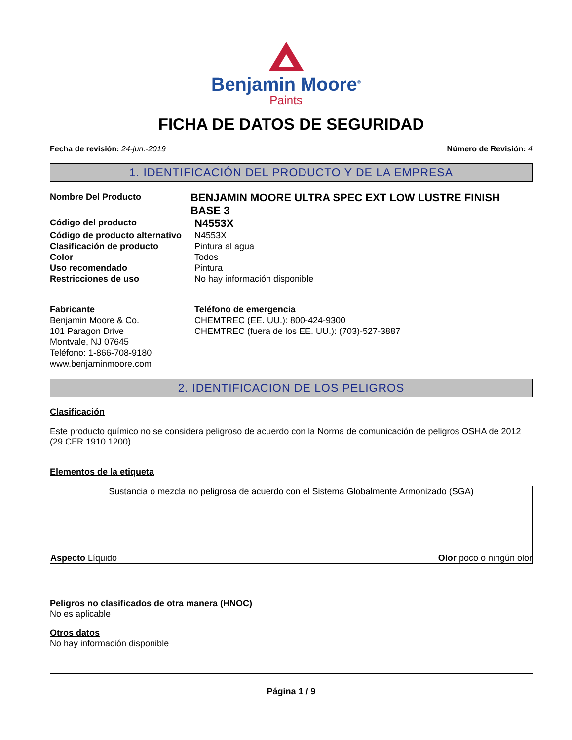Benjamin Moore<sup>®</sup>
Paints
FICHA DE DATOS DE SEGURIDAD
Fecha de revisión: 24-jun.-2019 Número de Revisión: 4
1. IDENTIFICACIÓN DEL PRODUCTO Y DE LA EMPRESA
Nombre Del Producto
BENJAMIN MOORE ULTRA SPEC EXT LOW LUSTRE FINISH BASE 3
Código del producto
N4553X
Código de producto alternativo
N4553X
Clasificación de producto Pintura al agua
Color Todos
Uso recomendado Pintura
Restricciones de uso No hay información disponible
Fabricante
Benjamin Moore & Co.
101 Paragon Drive
Montvale, NJ 07645
Teléfono: 1-866-708-9180
www.benjaminmoore.com
Teléfono de emergencia
CHEMTREC (EE. UU.): 800-424-9300
CHEMTREC (fuera de los EE. UU.): (703)-527-3887
2. IDENTIFICACION DE LOS PELIGROS
Clasificación
Este producto químico no se considera peligroso de acuerdo con la Norma de comunicación de peligros OSHA de 2012 (29 CFR 1910.1200)
Elementos de la etiqueta
Sustancia o mezcla no peligrosa de acuerdo con el Sistema Globalmente Armonizado (SGA)
Aspecto Líquido Olor poco o ningún olor
Peligros no clasificados de otra manera (HNOC)
No es aplicable
Otros datos
No hay información disponible
Página 1 / 9